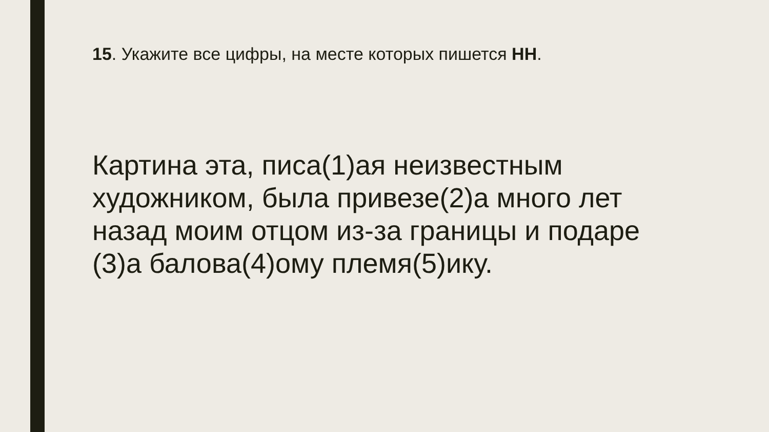15. Укажите все цифры, на месте которых пишется НН.
Картина эта, писа(1)ая неизвестным художником, была привезе(2)а много лет назад моим отцом из-за границы и подаре (3)а балова(4)ому племя(5)ику.